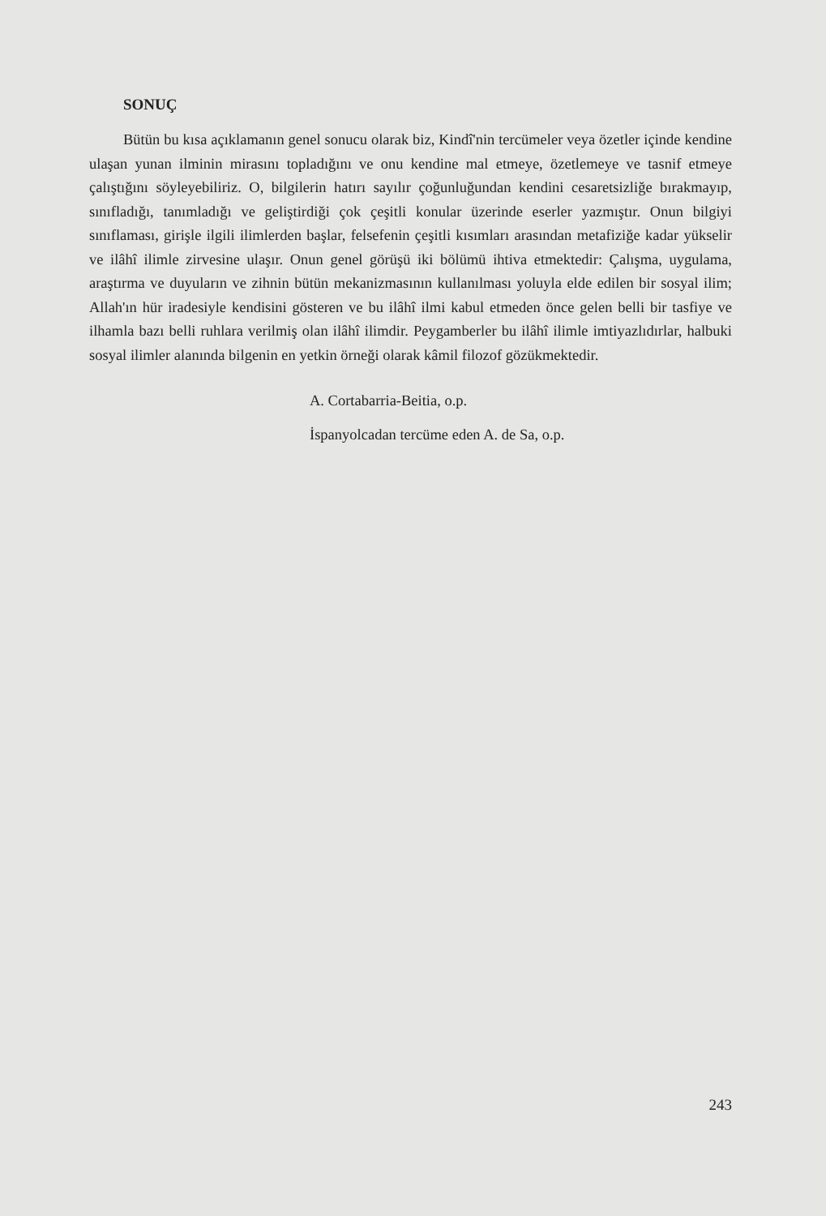SONUÇ
Bütün bu kısa açıklamanın genel sonucu olarak biz, Kindî'nin tercümeler veya özetler içinde kendine ulaşan yunan ilminin mirasını topladığını ve onu kendine mal etmeye, özetlemeye ve tasnif etmeye çalıştığını söyleyebiliriz. O, bilgilerin hatırı sayılır çoğunluğundan kendini cesaretsizliğe bırakmayıp, sınıfladığı, tanımladığı ve geliştirdiği çok çeşitli konular üzerinde eserler yazmıştır. Onun bilgiyi sınıflaması, girişle ilgili ilimlerden başlar, felsefenin çeşitli kısımları arasından metafiziğe kadar yükselir ve ilâhî ilimle zirvesine ulaşır. Onun genel görüşü iki bölümü ihtiva etmektedir: Çalışma, uygulama, araştırma ve duyuların ve zihnin bütün mekanizmasının kullanılması yoluyla elde edilen bir sosyal ilim; Allah'ın hür iradesiyle kendisini gösteren ve bu ilâhî ilmi kabul etmeden önce gelen belli bir tasfiye ve ilhamla bazı belli ruhlara verilmiş olan ilâhî ilimdir. Peygamberler bu ilâhî ilimle imtiyazlıdırlar, halbuki sosyal ilimler alanında bilgenin en yetkin örneği olarak kâmil filozof gözükmektedir.
A. Cortabarria-Beitia, o.p.
İspanyolcadan tercüme eden A. de Sa, o.p.
243